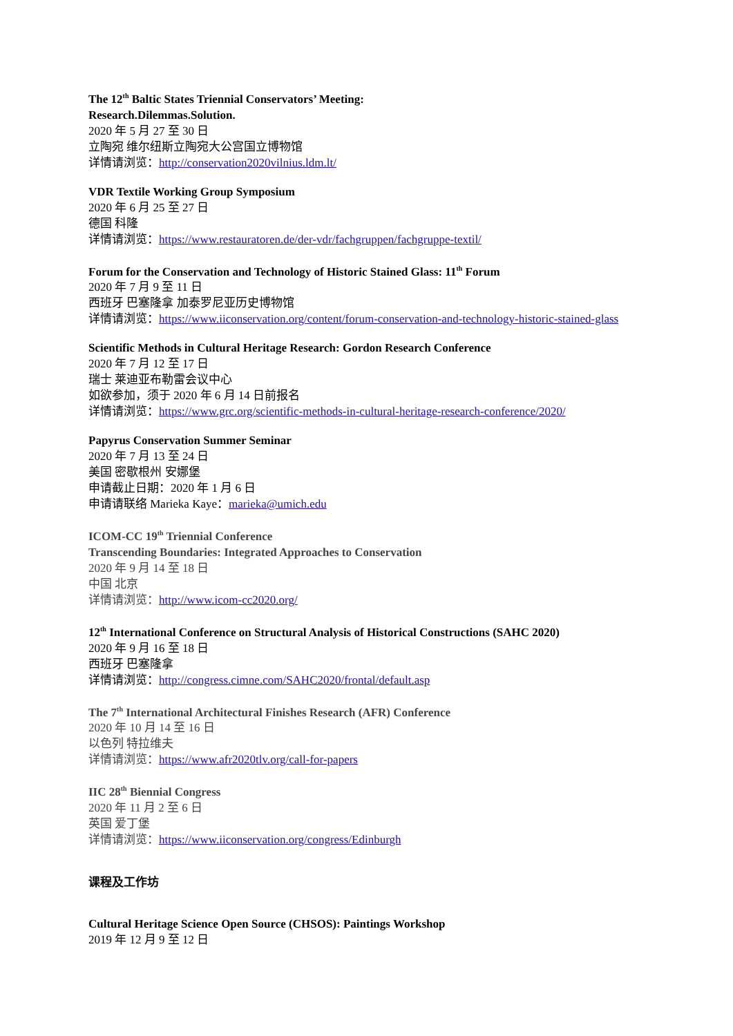The 12<sup>th</sup> Baltic States Triennial Conservators’ Meeting:
Research.Dilemmas.Solution.
2020 年 5 月 27 至 30 日
立陶宛 维尔纽斯立陶宛大公宫国立博物馆
详情请浏览：http://conservation2020vilnius.ldm.lt/
VDR Textile Working Group Symposium
2020 年 6 月 25 至 27 日
德国 科隆
详情请浏览：https://www.restauratoren.de/der-vdr/fachgruppen/fachgruppe-textil/
Forum for the Conservation and Technology of Historic Stained Glass: 11<sup>th</sup> Forum
2020 年 7 月 9 至 11 日
西班牙 巴塞隆拿 加泰罗尼亚历史博物馆
详情请浏览：https://www.iiconservation.org/content/forum-conservation-and-technology-historic-stained-glass
Scientific Methods in Cultural Heritage Research: Gordon Research Conference
2020 年 7 月 12 至 17 日
瑞士 莱迪亚布勒雷会议中心
如欲参加，须于 2020 年 6 月 14 日前报名
详情请浏览：https://www.grc.org/scientific-methods-in-cultural-heritage-research-conference/2020/
Papyrus Conservation Summer Seminar
2020 年 7 月 13 至 24 日
美国 密歇根州 安娜堡
申请截止日期：2020 年 1 月 6 日
申请请联络 Marieka Kaye：marieka@umich.edu
ICOM-CC 19<sup>th</sup> Triennial Conference
Transcending Boundaries: Integrated Approaches to Conservation
2020 年 9 月 14 至 18 日
中国 北京
详情请浏览：http://www.icom-cc2020.org/
12<sup>th</sup> International Conference on Structural Analysis of Historical Constructions (SAHC 2020)
2020 年 9 月 16 至 18 日
西班牙 巴塞隆拿
详情请浏览：http://congress.cimne.com/SAHC2020/frontal/default.asp
The 7<sup>th</sup> International Architectural Finishes Research (AFR) Conference
2020 年 10 月 14 至 16 日
以色列 特拉维夫
详情请浏览：https://www.afr2020tlv.org/call-for-papers
IIC 28<sup>th</sup> Biennial Congress
2020 年 11 月 2 至 6 日
英国 爱丁堡
详情请浏览：https://www.iiconservation.org/congress/Edinburgh
课程及工作坊
Cultural Heritage Science Open Source (CHSOS): Paintings Workshop
2019 年 12 月 9 至 12 日